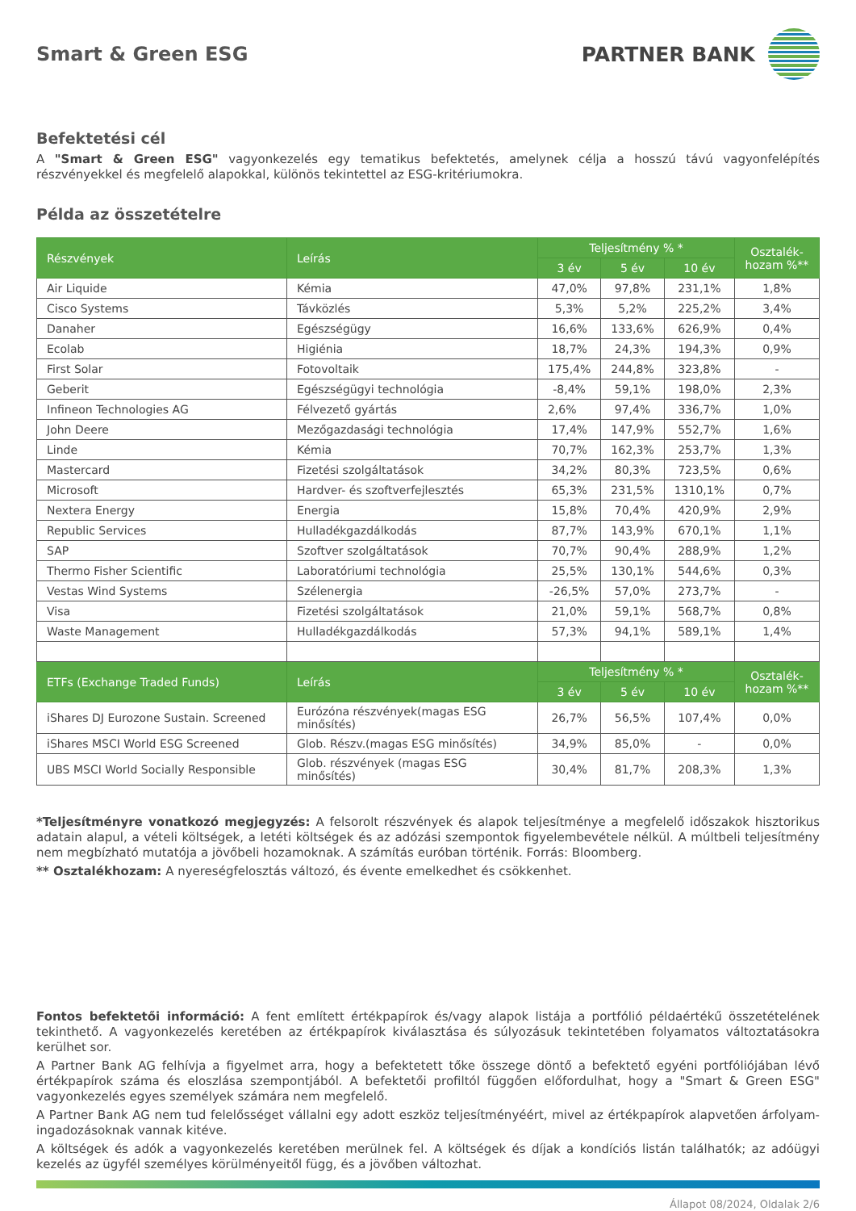Smart & Green ESG PARTNER BANK
Befektetési cél
A "Smart & Green ESG" vagyonkezelés egy tematikus befektetés, amelynek célja a hosszú távú vagyonfelépítés részvényekkel és megfelelő alapokkal, különös tekintettel az ESG-kritériumokra.
Példa az összetételre
| Részvények | Leírás | Teljesítmény % * | | | Osztalék-hozam %** |
| --- | --- | --- | --- | --- | --- |
| | | 3 év | 5 év | 10 év | |
| Air Liquide | Kémia | 47,0% | 97,8% | 231,1% | 1,8% |
| Cisco Systems | Távközlés | 5,3% | 5,2% | 225,2% | 3,4% |
| Danaher | Egészségügy | 16,6% | 133,6% | 626,9% | 0,4% |
| Ecolab | Higiénia | 18,7% | 24,3% | 194,3% | 0,9% |
| First Solar | Fotovoltaik | 175,4% | 244,8% | 323,8% | - |
| Geberit | Egészségügyi technológia | -8,4% | 59,1% | 198,0% | 2,3% |
| Infineon Technologies AG | Félvezető gyártás | 2,6% | 97,4% | 336,7% | 1,0% |
| John Deere | Mezőgazdasági technológia | 17,4% | 147,9% | 552,7% | 1,6% |
| Linde | Kémia | 70,7% | 162,3% | 253,7% | 1,3% |
| Mastercard | Fizetési szolgáltatások | 34,2% | 80,3% | 723,5% | 0,6% |
| Microsoft | Hardver- és szoftverfejlesztés | 65,3% | 231,5% | 1310,1% | 0,7% |
| Nextera Energy | Energia | 15,8% | 70,4% | 420,9% | 2,9% |
| Republic Services | Hulladékgazdálkodás | 87,7% | 143,9% | 670,1% | 1,1% |
| SAP | Szoftver szolgáltatások | 70,7% | 90,4% | 288,9% | 1,2% |
| Thermo Fisher Scientific | Laboratóriumi technológia | 25,5% | 130,1% | 544,6% | 0,3% |
| Vestas Wind Systems | Szélenergia | -26,5% | 57,0% | 273,7% | - |
| Visa | Fizetési szolgáltatások | 21,0% | 59,1% | 568,7% | 0,8% |
| Waste Management | Hulladékgazdálkodás | 57,3% | 94,1% | 589,1% | 1,4% |
| ETFs (Exchange Traded Funds) | Leírás | Teljesítmény % * | | | Osztalék-hozam %** |
| | | 3 év | 5 év | 10 év | |
| iShares DJ Eurozone Sustain. Screened | Eurózóna részvények(magas ESG minősítés) | 26,7% | 56,5% | 107,4% | 0,0% |
| iShares MSCI World ESG Screened | Glob. Részv.(magas ESG minősítés) | 34,9% | 85,0% | - | 0,0% |
| UBS MSCI World Socially Responsible | Glob. részvények (magas ESG minősítés) | 30,4% | 81,7% | 208,3% | 1,3% |
*Teljesítményre vonatkozó megjegyzés: A felsorolt részvények és alapok teljesítménye a megfelelő időszakok hisztorikus adatain alapul, a vételi költségek, a letéti költségek és az adózási szempontok figyelembevétele nélkül. A múltbeli teljesítmény nem megbízható mutatója a jövőbeli hozamoknak. A számítás euróban történik. Forrás: Bloomberg.
** Osztalékhozam: A nyereségfelosztás változó, és évente emelkedhet és csökkenhet.
Fontos befektetői információ: A fent említett értékpapírok és/vagy alapok listája a portfólió példaértékű összetételének tekinthető. A vagyonkezelés keretében az értékpapírok kiválasztása és súlyozásuk tekintetében folyamatos változtatásokra kerülhet sor.
A Partner Bank AG felhívja a figyelmet arra, hogy a befektetett tőke összege döntő a befektető egyéni portfóliójában lévő értékpapírok száma és eloszlása szempontjából. A befektetői profiltól függően előfordulhat, hogy a "Smart & Green ESG" vagyonkezelés egyes személyek számára nem megfelelő.
A Partner Bank AG nem tud felelősséget vállalni egy adott eszköz teljesítményéért, mivel az értékpapírok alapvetően árfolyam-ingadozásoknak vannak kitéve.
A költségek és adók a vagyonkezelés keretében merülnek fel. A költségek és díjak a kondíciós listán találhatók; az adóügyi kezelés az ügyfél személyes körülményeitől függ, és a jövőben változhat.
Állapot 08/2024, Oldalak 2/6